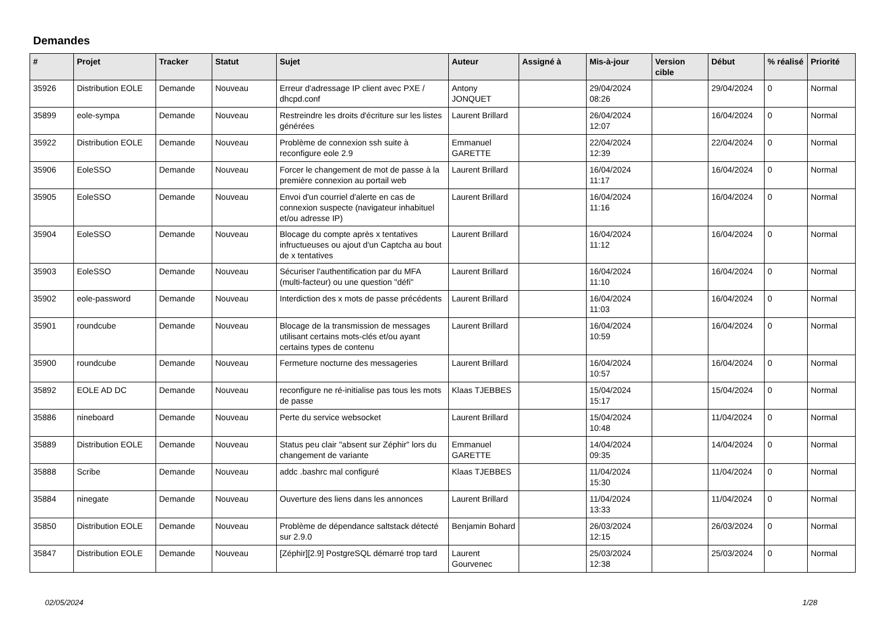Demandes
| # | Projet | Tracker | Statut | Sujet | Auteur | Assigné à | Mis-à-jour | Version cible | Début | % réalisé | Priorité |
| --- | --- | --- | --- | --- | --- | --- | --- | --- | --- | --- | --- |
| 35926 | Distribution EOLE | Demande | Nouveau | Erreur d'adressage IP client avec PXE / dhcpd.conf | Antony JONQUET | | 29/04/2024 08:26 | | 29/04/2024 | 0 | Normal |
| 35899 | eole-sympa | Demande | Nouveau | Restreindre les droits d'écriture sur les listes générées | Laurent Brillard | | 26/04/2024 12:07 | | 16/04/2024 | 0 | Normal |
| 35922 | Distribution EOLE | Demande | Nouveau | Problème de connexion ssh suite à reconfigure eole 2.9 | Emmanuel GARETTE | | 22/04/2024 12:39 | | 22/04/2024 | 0 | Normal |
| 35906 | EoleSSO | Demande | Nouveau | Forcer le changement de mot de passe à la première connexion au portail web | Laurent Brillard | | 16/04/2024 11:17 | | 16/04/2024 | 0 | Normal |
| 35905 | EoleSSO | Demande | Nouveau | Envoi d'un courriel d'alerte en cas de connexion suspecte (navigateur inhabituel et/ou adresse IP) | Laurent Brillard | | 16/04/2024 11:16 | | 16/04/2024 | 0 | Normal |
| 35904 | EoleSSO | Demande | Nouveau | Blocage du compte après x tentatives infructueuses ou ajout d'un Captcha au bout de x tentatives | Laurent Brillard | | 16/04/2024 11:12 | | 16/04/2024 | 0 | Normal |
| 35903 | EoleSSO | Demande | Nouveau | Sécuriser l'authentification par du MFA (multi-facteur) ou une question "défi" | Laurent Brillard | | 16/04/2024 11:10 | | 16/04/2024 | 0 | Normal |
| 35902 | eole-password | Demande | Nouveau | Interdiction des x mots de passe précédents | Laurent Brillard | | 16/04/2024 11:03 | | 16/04/2024 | 0 | Normal |
| 35901 | roundcube | Demande | Nouveau | Blocage de la transmission de messages utilisant certains mots-clés et/ou ayant certains types de contenu | Laurent Brillard | | 16/04/2024 10:59 | | 16/04/2024 | 0 | Normal |
| 35900 | roundcube | Demande | Nouveau | Fermeture nocturne des messageries | Laurent Brillard | | 16/04/2024 10:57 | | 16/04/2024 | 0 | Normal |
| 35892 | EOLE AD DC | Demande | Nouveau | reconfigure ne ré-initialise pas tous les mots de passe | Klaas TJEBBES | | 15/04/2024 15:17 | | 15/04/2024 | 0 | Normal |
| 35886 | nineboard | Demande | Nouveau | Perte du service websocket | Laurent Brillard | | 15/04/2024 10:48 | | 11/04/2024 | 0 | Normal |
| 35889 | Distribution EOLE | Demande | Nouveau | Status peu clair "absent sur Zéphir" lors du changement de variante | Emmanuel GARETTE | | 14/04/2024 09:35 | | 14/04/2024 | 0 | Normal |
| 35888 | Scribe | Demande | Nouveau | addc .bashrc mal configuré | Klaas TJEBBES | | 11/04/2024 15:30 | | 11/04/2024 | 0 | Normal |
| 35884 | ninegate | Demande | Nouveau | Ouverture des liens dans les annonces | Laurent Brillard | | 11/04/2024 13:33 | | 11/04/2024 | 0 | Normal |
| 35850 | Distribution EOLE | Demande | Nouveau | Problème de dépendance saltstack détecté sur 2.9.0 | Benjamin Bohard | | 26/03/2024 12:15 | | 26/03/2024 | 0 | Normal |
| 35847 | Distribution EOLE | Demande | Nouveau | [Zéphir][2.9] PostgreSQL démarré trop tard | Laurent Gourvenec | | 25/03/2024 12:38 | | 25/03/2024 | 0 | Normal |
02/05/2024 1/28